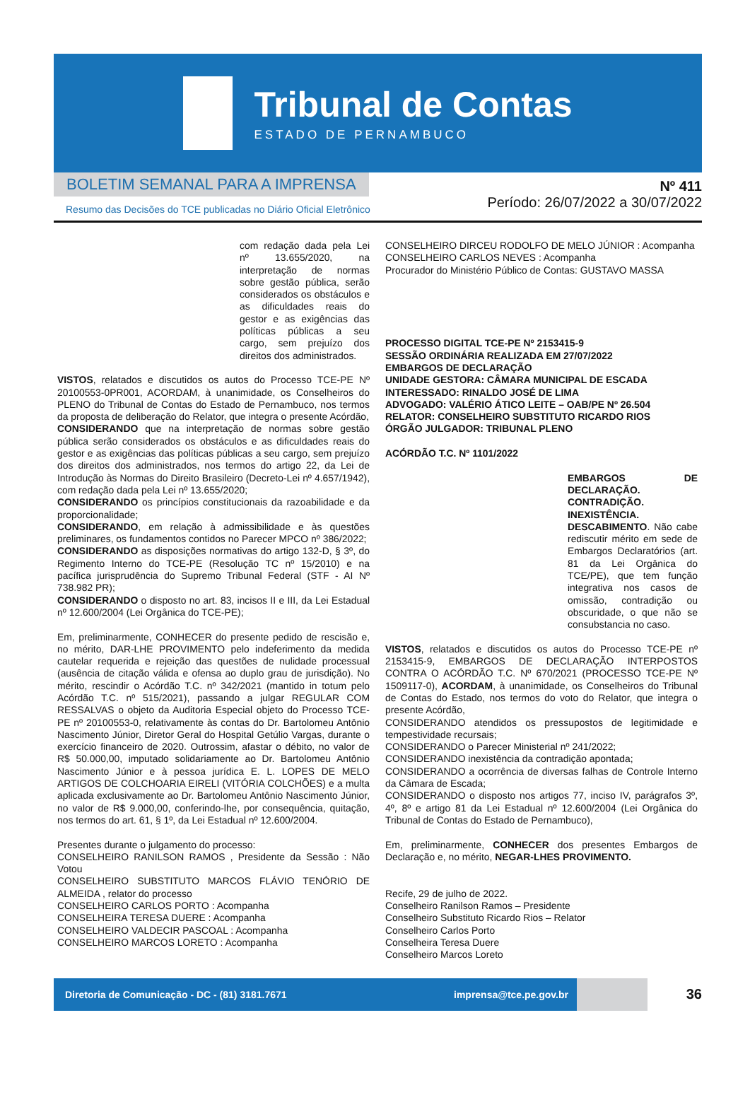Tribunal de Contas
ESTADO DE PERNAMBUCO
BOLETIM SEMANAL PARA A IMPRENSA
Resumo das Decisões do TCE publicadas no Diário Oficial Eletrônico
Nº 411
Período: 26/07/2022 a 30/07/2022
com redação dada pela Lei nº 13.655/2020, na interpretação de normas sobre gestão pública, serão considerados os obstáculos e as dificuldades reais do gestor e as exigências das políticas públicas a seu cargo, sem prejuízo dos direitos dos administrados.
VISTOS, relatados e discutidos os autos do Processo TCE-PE Nº 20100553-0PR001, ACORDAM, à unanimidade, os Conselheiros do PLENO do Tribunal de Contas do Estado de Pernambuco, nos termos da proposta de deliberação do Relator, que integra o presente Acórdão,
CONSIDERANDO que na interpretação de normas sobre gestão pública serão considerados os obstáculos e as dificuldades reais do gestor e as exigências das políticas públicas a seu cargo, sem prejuízo dos direitos dos administrados, nos termos do artigo 22, da Lei de Introdução às Normas do Direito Brasileiro (Decreto-Lei nº 4.657/1942), com redação dada pela Lei nº 13.655/2020;
CONSIDERANDO os princípios constitucionais da razoabilidade e da proporcionalidade;
CONSIDERANDO, em relação à admissibilidade e às questões preliminares, os fundamentos contidos no Parecer MPCO nº 386/2022;
CONSIDERANDO as disposições normativas do artigo 132-D, § 3º, do Regimento Interno do TCE-PE (Resolução TC nº 15/2010) e na pacífica jurisprudência do Supremo Tribunal Federal (STF - AI Nº 738.982 PR);
CONSIDERANDO o disposto no art. 83, incisos II e III, da Lei Estadual nº 12.600/2004 (Lei Orgânica do TCE-PE);
Em, preliminarmente, CONHECER do presente pedido de rescisão e, no mérito, DAR-LHE PROVIMENTO pelo indeferimento da medida cautelar requerida e rejeição das questões de nulidade processual (ausência de citação válida e ofensa ao duplo grau de jurisdição). No mérito, rescindir o Acórdão T.C. nº 342/2021 (mantido in totum pelo Acórdão T.C. nº 515/2021), passando a julgar REGULAR COM RESSALVAS o objeto da Auditoria Especial objeto do Processo TCE-PE nº 20100553-0, relativamente às contas do Dr. Bartolomeu Antônio Nascimento Júnior, Diretor Geral do Hospital Getúlio Vargas, durante o exercício financeiro de 2020. Outrossim, afastar o débito, no valor de R$ 50.000,00, imputado solidariamente ao Dr. Bartolomeu Antônio Nascimento Júnior e à pessoa jurídica E. L. LOPES DE MELO ARTIGOS DE COLCHOARIA EIRELI (VITÓRIA COLCHÕES) e a multa aplicada exclusivamente ao Dr. Bartolomeu Antônio Nascimento Júnior, no valor de R$ 9.000,00, conferindo-lhe, por consequência, quitação, nos termos do art. 61, § 1º, da Lei Estadual nº 12.600/2004.
Presentes durante o julgamento do processo:
CONSELHEIRO RANILSON RAMOS , Presidente da Sessão : Não Votou
CONSELHEIRO SUBSTITUTO MARCOS FLÁVIO TENÓRIO DE ALMEIDA , relator do processo
CONSELHEIRO CARLOS PORTO : Acompanha
CONSELHEIRA TERESA DUERE : Acompanha
CONSELHEIRO VALDECIR PASCOAL : Acompanha
CONSELHEIRO MARCOS LORETO : Acompanha
CONSELHEIRO DIRCEU RODOLFO DE MELO JÚNIOR : Acompanha
CONSELHEIRO CARLOS NEVES : Acompanha
Procurador do Ministério Público de Contas: GUSTAVO MASSA
PROCESSO DIGITAL TCE-PE Nº 2153415-9
SESSÃO ORDINÁRIA REALIZADA EM 27/07/2022
EMBARGOS DE DECLARAÇÃO
UNIDADE GESTORA: CÂMARA MUNICIPAL DE ESCADA
INTERESSADO: RINALDO JOSÉ DE LIMA
ADVOGADO: VALÉRIO ÁTICO LEITE – OAB/PE Nº 26.504
RELATOR: CONSELHEIRO SUBSTITUTO RICARDO RIOS
ÓRGÃO JULGADOR: TRIBUNAL PLENO
ACÓRDÃO T.C. Nº 1101/2022
EMBARGOS DE DECLARAÇÃO. CONTRADIÇÃO. INEXISTÊNCIA. DESCABIMENTO. Não cabe rediscutir mérito em sede de Embargos Declaratórios (art. 81 da Lei Orgânica do TCE/PE), que tem função integrativa nos casos de omissão, contradição ou obscuridade, o que não se consubstancia no caso.
VISTOS, relatados e discutidos os autos do Processo TCE-PE nº 2153415-9, EMBARGOS DE DECLARAÇÃO INTERPOSTOS CONTRA O ACÓRDÃO T.C. Nº 670/2021 (PROCESSO TCE-PE Nº 1509117-0), ACORDAM, à unanimidade, os Conselheiros do Tribunal de Contas do Estado, nos termos do voto do Relator, que integra o presente Acórdão,
CONSIDERANDO atendidos os pressupostos de legitimidade e tempestividade recursais;
CONSIDERANDO o Parecer Ministerial nº 241/2022;
CONSIDERANDO inexistência da contradição apontada;
CONSIDERANDO a ocorrência de diversas falhas de Controle Interno da Câmara de Escada;
CONSIDERANDO o disposto nos artigos 77, inciso IV, parágrafos 3º, 4º, 8º e artigo 81 da Lei Estadual nº 12.600/2004 (Lei Orgânica do Tribunal de Contas do Estado de Pernambuco),
Em, preliminarmente, CONHECER dos presentes Embargos de Declaração e, no mérito, NEGAR-LHES PROVIMENTO.
Recife, 29 de julho de 2022.
Conselheiro Ranilson Ramos – Presidente
Conselheiro Substituto Ricardo Rios – Relator
Conselheiro Carlos Porto
Conselheira Teresa Duere
Conselheiro Marcos Loreto
Diretoria de Comunicação - DC - (81) 3181.7671 imprensa@tce.pe.gov.br
36